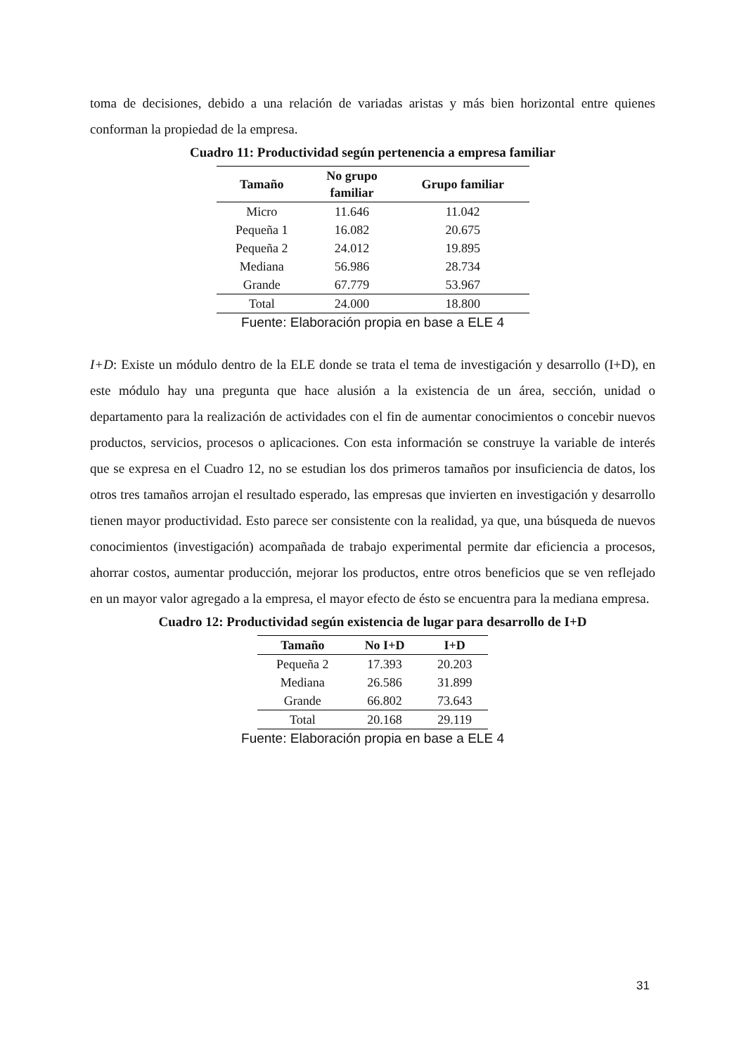toma de decisiones, debido a una relación de variadas aristas y más bien horizontal entre quienes conforman la propiedad de la empresa.
Cuadro 11: Productividad según pertenencia a empresa familiar
| Tamaño | No grupo familiar | Grupo familiar |
| --- | --- | --- |
| Micro | 11.646 | 11.042 |
| Pequeña 1 | 16.082 | 20.675 |
| Pequeña 2 | 24.012 | 19.895 |
| Mediana | 56.986 | 28.734 |
| Grande | 67.779 | 53.967 |
| Total | 24.000 | 18.800 |
Fuente: Elaboración propia en base a ELE 4
I+D: Existe un módulo dentro de la ELE donde se trata el tema de investigación y desarrollo (I+D), en este módulo hay una pregunta que hace alusión a la existencia de un área, sección, unidad o departamento para la realización de actividades con el fin de aumentar conocimientos o concebir nuevos productos, servicios, procesos o aplicaciones. Con esta información se construye la variable de interés que se expresa en el Cuadro 12, no se estudian los dos primeros tamaños por insuficiencia de datos, los otros tres tamaños arrojan el resultado esperado, las empresas que invierten en investigación y desarrollo tienen mayor productividad. Esto parece ser consistente con la realidad, ya que, una búsqueda de nuevos conocimientos (investigación) acompañada de trabajo experimental permite dar eficiencia a procesos, ahorrar costos, aumentar producción, mejorar los productos, entre otros beneficios que se ven reflejado en un mayor valor agregado a la empresa, el mayor efecto de ésto se encuentra para la mediana empresa.
Cuadro 12: Productividad según existencia de lugar para desarrollo de I+D
| Tamaño | No I+D | I+D |
| --- | --- | --- |
| Pequeña 2 | 17.393 | 20.203 |
| Mediana | 26.586 | 31.899 |
| Grande | 66.802 | 73.643 |
| Total | 20.168 | 29.119 |
Fuente: Elaboración propia en base a ELE 4
31